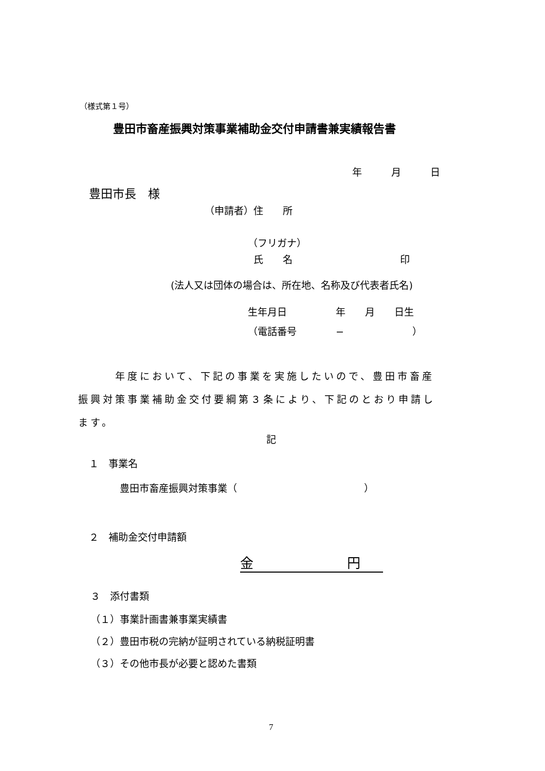（様式第１号）
豊田市畜産振興対策事業補助金交付申請書兼実績報告書
年　　　月　　　日
豊田市長　様
（申請者）住　　所
（フリガナ）
氏　　名　　　　　　　　　　　印
(法人又は団体の場合は、所在地、名称及び代表者氏名)
生年月日　　　　　年　　月　　日生
（電話番号　　　　−　　　　　　　）
　　　年度において、下記の事業を実施したいので、豊田市畜産 振興対策事業補助金交付要綱第３条により、下記のとおり申請し ます。
記
１　事業名
豊田市畜産振興対策事業（　　　　　　　　　　　　　）
２　補助金交付申請額
金　　　　　　　円
３　添付書類
（１）事業計画書兼事業実績書
（２）豊田市税の完納が証明されている納税証明書
（３）その他市長が必要と認めた書類
7